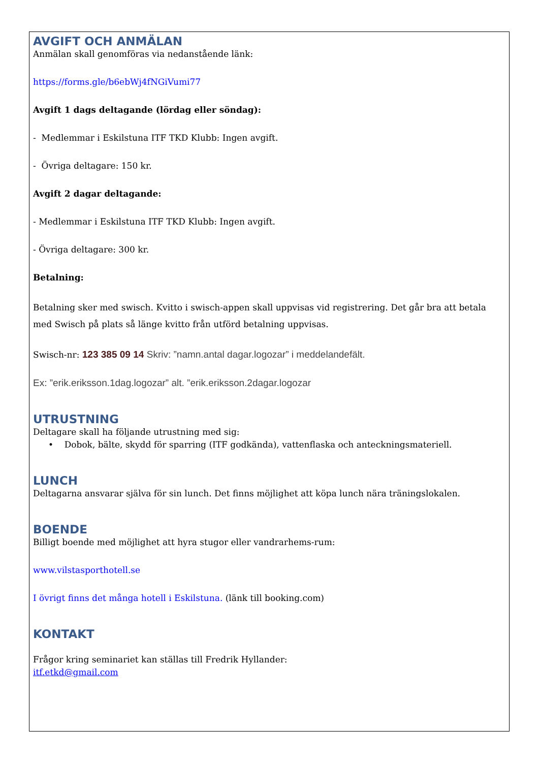AVGIFT OCH ANMÄLAN
Anmälan skall genomföras via nedanstående länk:
https://forms.gle/b6ebWj4fNGiVumi77
Avgift 1 dags deltagande (lördag eller söndag):
- Medlemmar i Eskilstuna ITF TKD Klubb: Ingen avgift.
- Övriga deltagare: 150 kr.
Avgift 2 dagar deltagande:
- Medlemmar i Eskilstuna ITF TKD Klubb: Ingen avgift.
- Övriga deltagare: 300 kr.
Betalning:
Betalning sker med swisch. Kvitto i swisch-appen skall uppvisas vid registrering. Det går bra att betala med Swisch på plats så länge kvitto från utförd betalning uppvisas.
Swisch-nr: 123 385 09 14 Skriv: ”namn.antal dagar.logozar” i meddelandefält.
Ex: ”erik.eriksson.1dag.logozar” alt. ”erik.eriksson.2dagar.logozar
UTRUSTNING
Deltagare skall ha följande utrustning med sig:
• Dobok, bälte, skydd för sparring (ITF godkända), vattenflaska och anteckningsmateriell.
LUNCH
Deltagarna ansvarar själva för sin lunch. Det finns möjlighet att köpa lunch nära träningslokalen.
BOENDE
Billigt boende med möjlighet att hyra stugor eller vandrarhems-rum:
www.vilstasporthotell.se
I övrigt finns det många hotell i Eskilstuna. (länk till booking.com)
KONTAKT
Frågor kring seminariet kan ställas till Fredrik Hyllander:
itf.etkd@gmail.com